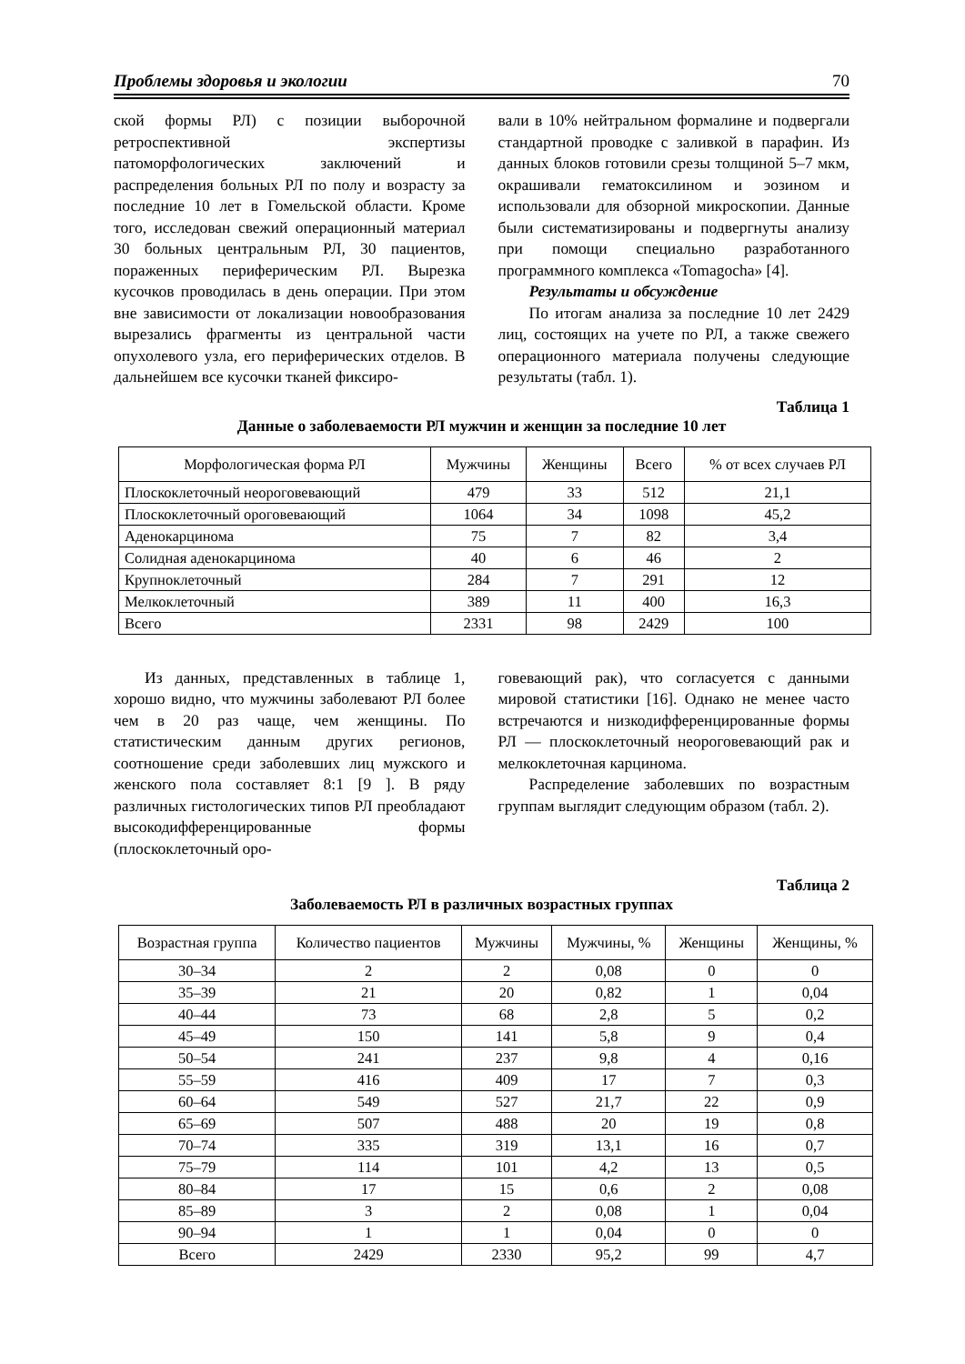Проблемы здоровья и экологии 70
ской формы РЛ) с позиции выборочной ретроспективной экспертизы патоморфологических заключений и распределения больных РЛ по полу и возрасту за последние 10 лет в Гомельской области. Кроме того, исследован свежий операционный материал 30 больных центральным РЛ, 30 пациентов, пораженных периферическим РЛ. Вырезка кусочков проводилась в день операции. При этом вне зависимости от локализации новообразования вырезались фрагменты из центральной части опухолевого узла, его периферических отделов. В дальнейшем все кусочки тканей фиксиро-
вали в 10% нейтральном формалине и подвергали стандартной проводке с заливкой в парафин. Из данных блоков готовили срезы толщиной 5–7 мкм, окрашивали гематоксилином и эозином и использовали для обзорной микроскопии. Данные были систематизированы и подвергнуты анализу при помощи специально разработанного программного комплекса «Tomagocha» [4].
Результаты и обсуждение
По итогам анализа за последние 10 лет 2429 лиц, состоящих на учете по РЛ, а также свежего операционного материала получены следующие результаты (табл. 1).
Таблица 1
Данные о заболеваемости РЛ мужчин и женщин за последние 10 лет
| Морфологическая форма РЛ | Мужчины | Женщины | Всего | % от всех случаев РЛ |
| --- | --- | --- | --- | --- |
| Плоскоклеточный неороговевающий | 479 | 33 | 512 | 21,1 |
| Плоскоклеточный ороговевающий | 1064 | 34 | 1098 | 45,2 |
| Аденокарцинома | 75 | 7 | 82 | 3,4 |
| Солидная аденокарцинома | 40 | 6 | 46 | 2 |
| Крупноклеточный | 284 | 7 | 291 | 12 |
| Мелкоклеточный | 389 | 11 | 400 | 16,3 |
| Всего | 2331 | 98 | 2429 | 100 |
Из данных, представленных в таблице 1, хорошо видно, что мужчины заболевают РЛ более чем в 20 раз чаще, чем женщины. По статистическим данным других регионов, соотношение среди заболевших лиц мужского и женского пола составляет 8:1 [9 ]. В ряду различных гистологических типов РЛ преобладают высокодифференцированные формы (плоскоклеточный оро-
говевающий рак), что согласуется с данными мировой статистики [16]. Однако не менее часто встречаются и низкодифференцированные формы РЛ — плоскоклеточный неороговевающий рак и мелкоклеточная карцинома.
Распределение заболевших по возрастным группам выглядит следующим образом (табл. 2).
Таблица 2
Заболеваемость РЛ в различных возрастных группах
| Возрастная группа | Количество пациентов | Мужчины | Мужчины, % | Женщины | Женщины, % |
| --- | --- | --- | --- | --- | --- |
| 30–34 | 2 | 2 | 0,08 | 0 | 0 |
| 35–39 | 21 | 20 | 0,82 | 1 | 0,04 |
| 40–44 | 73 | 68 | 2,8 | 5 | 0,2 |
| 45–49 | 150 | 141 | 5,8 | 9 | 0,4 |
| 50–54 | 241 | 237 | 9,8 | 4 | 0,16 |
| 55–59 | 416 | 409 | 17 | 7 | 0,3 |
| 60–64 | 549 | 527 | 21,7 | 22 | 0,9 |
| 65–69 | 507 | 488 | 20 | 19 | 0,8 |
| 70–74 | 335 | 319 | 13,1 | 16 | 0,7 |
| 75–79 | 114 | 101 | 4,2 | 13 | 0,5 |
| 80–84 | 17 | 15 | 0,6 | 2 | 0,08 |
| 85–89 | 3 | 2 | 0,08 | 1 | 0,04 |
| 90–94 | 1 | 1 | 0,04 | 0 | 0 |
| Всего | 2429 | 2330 | 95,2 | 99 | 4,7 |